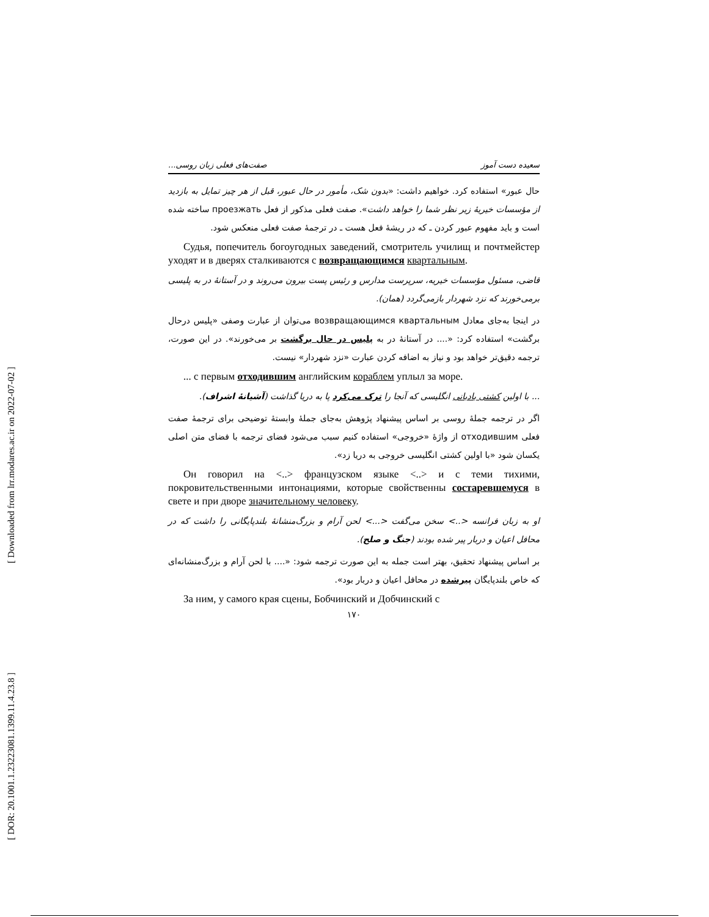[ Downloaded from lrr.modares.ac.ir on 2022-07-02 ]
[ DOR: 20.1001.1.23223081.1399.11.4.23.8 ]
سعیده دست آموز صفت‌های فعلی زبان روسی...
حال عبور» استفاده کرد. خواهیم داشت: «بدون شک، مأمور در حال عبور، قبل از هر چیز تمایل به بازدید از مؤسسات خیریهٔ زیر نظر شما را خواهد داشت». صفت فعلی مذکور از فعل проезжать ساخته شده است و باید مفهوم عبور کردن ـ که در ریشهٔ فعل هست ـ در ترجمهٔ صفت فعلی منعکس شود.
Судья, попечитель богоугодных заведений, смотритель училищ и почтмейстер уходят и в дверях сталкиваются с возвращающимся квартальным.
قاضی، مسئول مؤسسات خیریه، سرپرست مدارس و رئیس پست بیرون می‌روند و در آستانهٔ در به پلیسی برمی‌خورند که نزد شهردار بازمی‌گردد (همان).
در اینجا به‌جای معادل возвращающимся квартальным می‌توان از عبارت وصفی «پلیس درحال برگشت» استفاده کرد: «.... در آستانهٔ در به پلیس در حال برگشت بر می‌خورند». در این صورت، ترجمه دقیق‌تر خواهد بود و نیاز به اضافه کردن عبارت «نزد شهردار» نیست.
... с первым отходившим английским кораблем уплыл за море.
... با اولین کشتی بادبانی انگلیسی که آنجا را ترک می‌کرد پا به دریا گذاشت (آشیانهٔ اشراف).
اگر در ترجمه جملهٔ روسی بر اساس پیشنهاد پژوهش به‌جای جملهٔ وابستهٔ توضیحی برای ترجمهٔ صفت فعلی отходившим از واژهٔ «خروجی» استفاده کنیم سبب می‌شود فضای ترجمه با فضای متن اصلی یکسان شود «با اولین کشتی انگلیسی خروجی به دریا زد».
Он говорил на <..> французском языке <..> и с теми тихими, покровительственными интонациями, которые свойственны состаревшемуся в свете и при дворе значительному человеку.
او به زبان فرانسه <..> سخن می‌گفت <...> لحن آرام و بزرگ‌منشانهٔ بلندپایگانی را داشت که در محافل اعیان و دربار پیر شده بودند (جنگ و صلح).
بر اساس پیشنهاد تحقیق، بهتر است جمله به این صورت ترجمه شود: «.... با لحن آرام و بزرگ‌منشانه‌ای که خاص بلندپایگان پیرشده در محافل اعیان و دربار بود».
За ним, у самого края сцены, Бобчинский и Добчинский с
۱۷۰